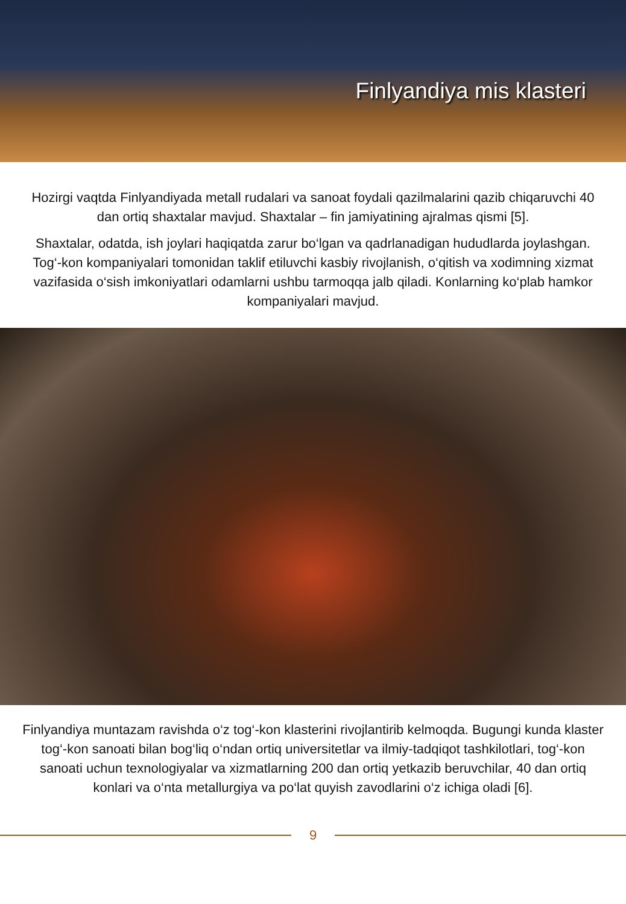Finlyandiya mis klasteri
Hozirgi vaqtda Finlyandiyada metall rudalari va sanoat foydali qazilmalarini qazib chiqaruvchi 40 dan ortiq shaxtalar mavjud. Shaxtalar – fin jamiyatining ajralmas qismi [5].
Shaxtalar, odatda, ish joylari haqiqatda zarur bo‘lgan va qadrlanadigan hududlarda joylashgan. Tog‘-kon kompaniyalari tomonidan taklif etiluvchi kasbiy rivojlanish, o‘qitish va xodimning xizmat vazifasida o‘sish imkoniyatlari odamlarni ushbu tarmoqqa jalb qiladi. Konlarning ko‘plab hamkor kompaniyalari mavjud.
Finlyandiya muntazam ravishda o‘z tog‘-kon klasterini rivojlantirib kelmoqda. Bugungi kunda klaster tog‘-kon sanoati bilan bog‘liq o‘ndan ortiq universitetlar va ilmiy-tadqiqot tashkilotlari, tog‘-kon sanoati uchun texnologiyalar va xizmatlarning 200 dan ortiq yetkazib beruvchilar, 40 dan ortiq konlari va o‘nta metallurgiya va po‘lat quyish zavodlarini o‘z ichiga oladi [6].
9